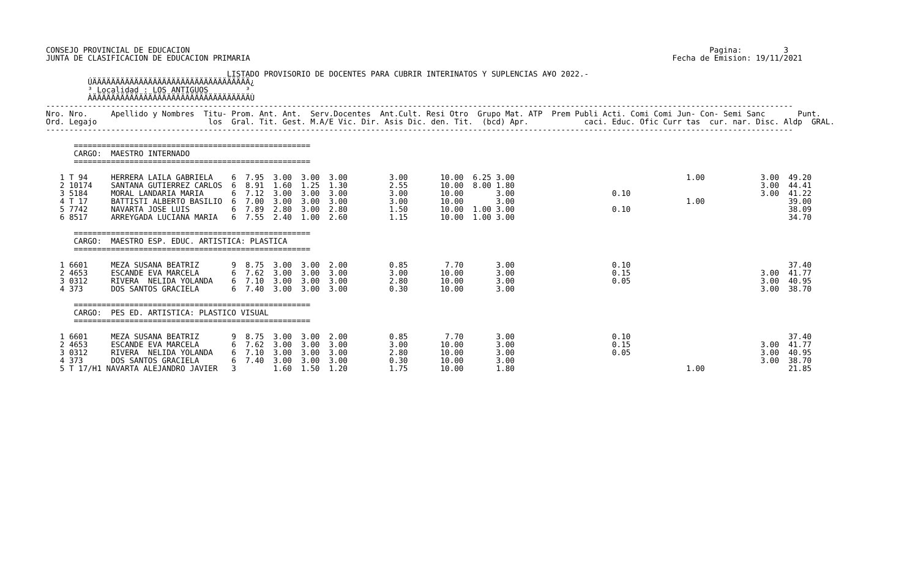CONSEJO PROVINCIAL DE EDUCACION                                                                                                                Pagina:         3
JUNTA DE CLASIFICACION DE EDUCACION PRIMARIA                                                                                           Fecha de Emision: 19/11/2021

                                       LISTADO PROVISORIO DE DOCENTES PARA CUBRIR INTERINATOS Y SUPLENCIAS A¥O 2022.-
         ÚÄÄÄÄÄÄÄÄÄÄÄÄÄÄÄÄÄÄÄÄÄÄÄÄÄÄÄÄÄÄÄÄÄÄ¿
         ³ Localidad : LOS ANTIGUOS        ³
         ÀÄÄÄÄÄÄÄÄÄÄÄÄÄÄÄÄÄÄÄÄÄÄÄÄÄÄÄÄÄÄÄÄÄÄÙ
-----------------------------------------------------------------------------------------------------------------------------------------------------------------
Nro. Nro.     Apellido y Nombres  Titu- Prom. Ant. Ant.  Serv.Docentes  Ant.Cult. Resi Otro  Grupo Mat. ATP  Prem Publi Acti. Comi Comi Jun- Con- Semi Sanc       Punt.
Ord. Legajo                        los  Gral. Tit. Gest. M.A/E Vic. Dir. Asis Dic. den. Tit.  (bcd) Apr.            caci. Educ. Ofic Curr tas  cur. nar. Disc. Aldp  GRAL.
-----------------------------------------------------------------------------------------------------------------------------------------------------------------

      ===================================================
      CARGO:  MAESTRO INTERNADO
      ===================================================

   1 T 94     HERRERA LAILA GABRIELA    6  7.95  3.00  3.00  3.00         3.00       10.00  6.25 3.00                                     1.00            3.00  49.20
   2 10174    SANTANA GUTIERREZ CARLOS  6  8.91  1.60  1.25  1.30         2.55       10.00  8.00 1.80                                                     3.00  44.41
   3 5184     MORAL LANDARIA MARIA      6  7.12  3.00  3.00  3.00         3.00       10.00       3.00                     0.10                            3.00  41.22
   4 T 17     BATTISTI ALBERTO BASILIO  6  7.00  3.00  3.00  3.00         3.00       10.00       3.00                                     1.00                  39.00
   5 7742     NAVARTA JOSE LUIS         6  7.89  2.80  3.00  2.80         1.50       10.00  1.00 3.00                     0.10                                  38.09
   6 8517     ARREYGADA LUCIANA MARIA   6  7.55  2.40  1.00  2.60         1.15       10.00  1.00 3.00                                                           34.70

      ===================================================
      CARGO:  MAESTRO ESP. EDUC. ARTISTICA: PLASTICA
      ===================================================

   1 6601     MEZA SUSANA BEATRIZ       9  8.75  3.00  3.00  2.00         0.85        7.70       3.00                     0.10                                  37.40
   2 4653     ESCANDE EVA MARCELA       6  7.62  3.00  3.00  3.00         3.00       10.00       3.00                     0.15                            3.00  41.77
   3 0312     RIVERA  NELIDA YOLANDA    6  7.10  3.00  3.00  3.00         2.80       10.00       3.00                     0.05                            3.00  40.95
   4 373      DOS SANTOS GRACIELA       6  7.40  3.00  3.00  3.00         0.30       10.00       3.00                                                     3.00  38.70

      ===================================================
      CARGO:  PES ED. ARTISTICA: PLASTICO VISUAL
      ===================================================

   1 6601     MEZA SUSANA BEATRIZ       9  8.75  3.00  3.00  2.00         0.85        7.70       3.00                     0.10                                  37.40
   2 4653     ESCANDE EVA MARCELA       6  7.62  3.00  3.00  3.00         3.00       10.00       3.00                     0.15                            3.00  41.77
   3 0312     RIVERA  NELIDA YOLANDA    6  7.10  3.00  3.00  3.00         2.80       10.00       3.00                     0.05                            3.00  40.95
   4 373      DOS SANTOS GRACIELA       6  7.40  3.00  3.00  3.00         0.30       10.00       3.00                                                     3.00  38.70
   5 T 17/H1 NAVARTA ALEJANDRO JAVIER   3        1.60  1.50  1.20         1.75       10.00       1.80                                     1.00                  21.85